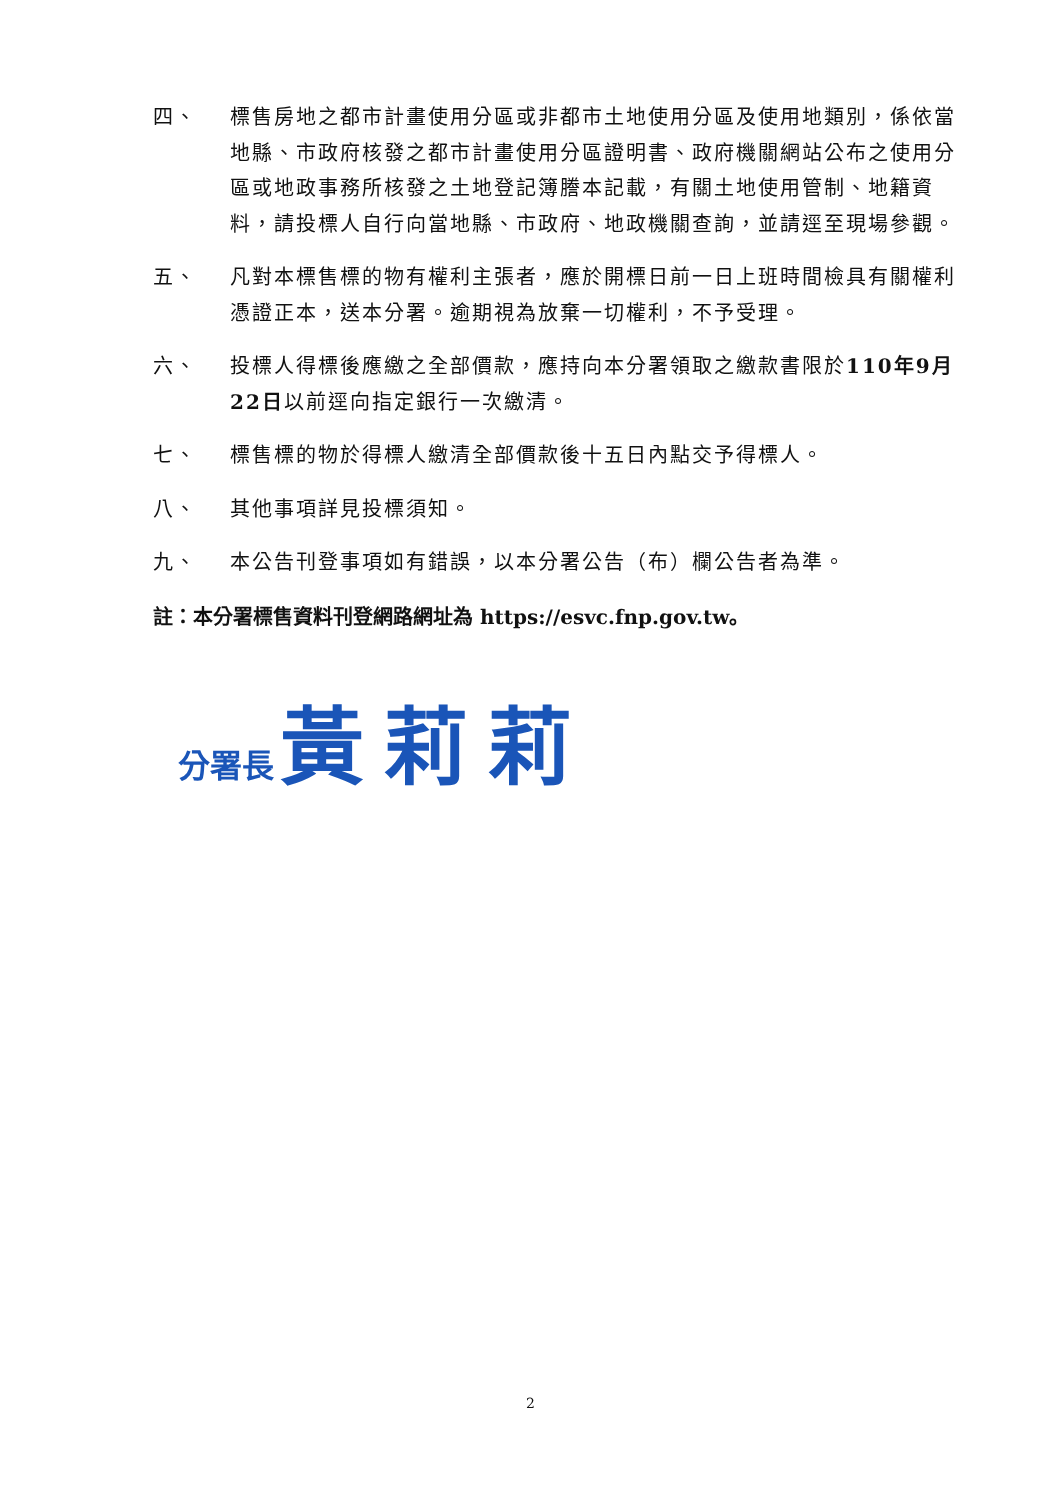四、 標售房地之都市計畫使用分區或非都市土地使用分區及使用地類別，係依當地縣、市政府核發之都市計畫使用分區證明書、政府機關網站公布之使用分區或地政事務所核發之土地登記簿謄本記載，有關土地使用管制、地籍資料，請投標人自行向當地縣、市政府、地政機關查詢，並請逕至現場參觀。
五、 凡對本標售標的物有權利主張者，應於開標日前一日上班時間檢具有關權利憑證正本，送本分署。逾期視為放棄一切權利，不予受理。
六、 投標人得標後應繳之全部價款，應持向本分署領取之繳款書限於110年9月22日以前逕向指定銀行一次繳清。
七、 標售標的物於得標人繳清全部價款後十五日內點交予得標人。
八、 其他事項詳見投標須知。
九、 本公告刊登事項如有錯誤，以本分署公告（布）欄公告者為準。
註：本分署標售資料刊登網路網址為 https://esvc.fnp.gov.tw。
分署長 黃莉莉
2